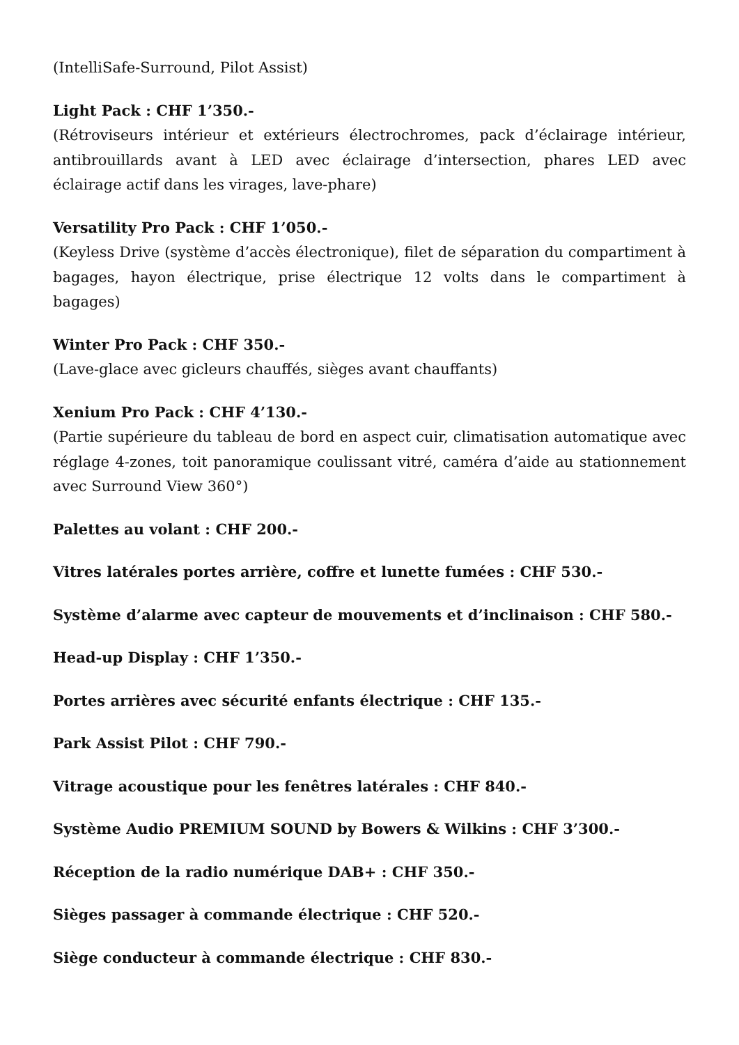(IntelliSafe-Surround, Pilot Assist)
Light Pack : CHF 1’350.-
(Rétroviseurs intérieur et extérieurs électrochromes, pack d’éclairage intérieur, antibrouillards avant à LED avec éclairage d’intersection, phares LED avec éclairage actif dans les virages, lave-phare)
Versatility Pro Pack : CHF 1’050.-
(Keyless Drive (système d’accès électronique), filet de séparation du compartiment à bagages, hayon électrique, prise électrique 12 volts dans le compartiment à bagages)
Winter Pro Pack : CHF 350.-
(Lave-glace avec gicleurs chauffés, sièges avant chauffants)
Xenium Pro Pack : CHF 4’130.-
(Partie supérieure du tableau de bord en aspect cuir, climatisation automatique avec réglage 4-zones, toit panoramique coulissant vitré, caméra d’aide au stationnement avec Surround View 360°)
Palettes au volant : CHF 200.-
Vitres latérales portes arrière, coffre et lunette fumées : CHF 530.-
Système d’alarme avec capteur de mouvements et d’inclinaison : CHF 580.-
Head-up Display : CHF 1’350.-
Portes arrières avec sécurité enfants électrique : CHF 135.-
Park Assist Pilot : CHF 790.-
Vitrage acoustique pour les fenêtres latérales : CHF 840.-
Système Audio PREMIUM SOUND by Bowers & Wilkins : CHF 3’300.-
Réception de la radio numérique DAB+ : CHF 350.-
Sièges passager à commande électrique : CHF 520.-
Siège conducteur à commande électrique : CHF 830.-